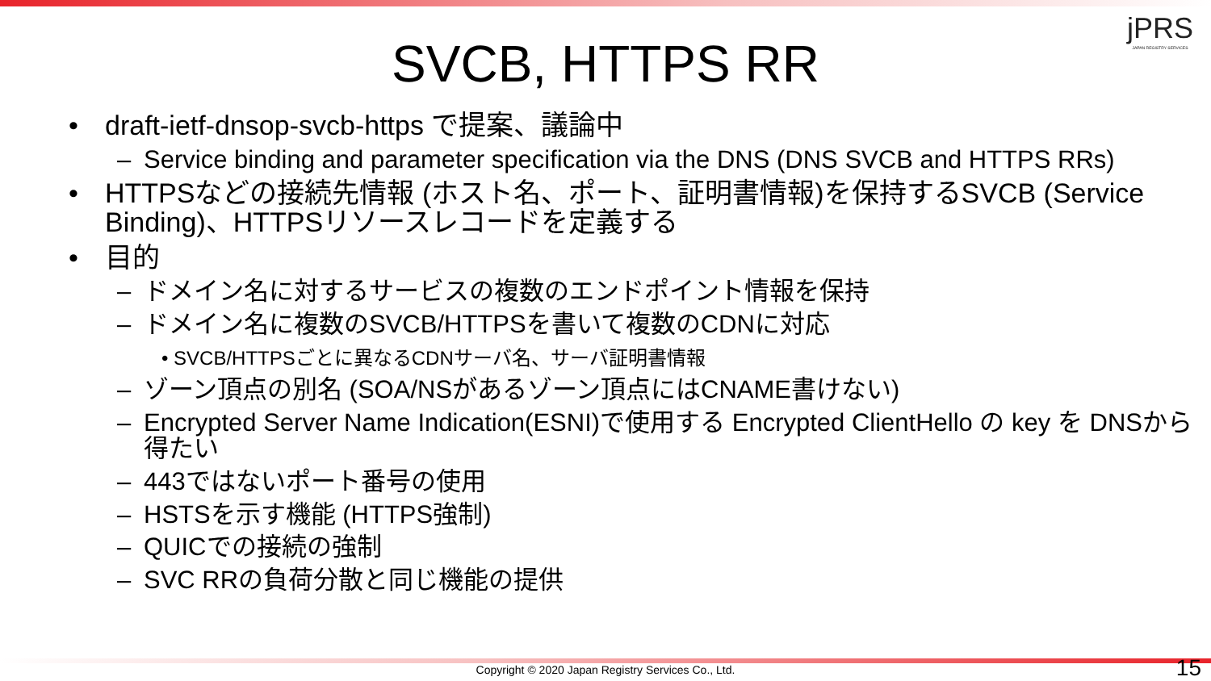jPRS
JAPAN REGISTRY SERVICES
SVCB, HTTPS RR
• draft-ietf-dnsop-svcb-https で提案、議論中
– Service binding and parameter specification via the DNS (DNS SVCB and HTTPS RRs)
• HTTPSなどの接続先情報 (ホスト名、ポート、証明書情報)を保持するSVCB (Service Binding)、HTTPSリソースレコードを定義する
• 目的
– ドメイン名に対するサービスの複数のエンドポイント情報を保持
– ドメイン名に複数のSVCB/HTTPSを書いて複数のCDNに対応
• SVCB/HTTPSごとに異なるCDNサーバ名、サーバ証明書情報
– ゾーン頂点の別名 (SOA/NSがあるゾーン頂点にはCNAME書けない)
– Encrypted Server Name Indication(ESNI)で使用する Encrypted ClientHello の key を DNSから得たい
– 443ではないポート番号の使用
– HSTSを示す機能 (HTTPS強制)
– QUICでの接続の強制
– SVC RRの負荷分散と同じ機能の提供
Copyright © 2020 Japan Registry Services Co., Ltd. 15